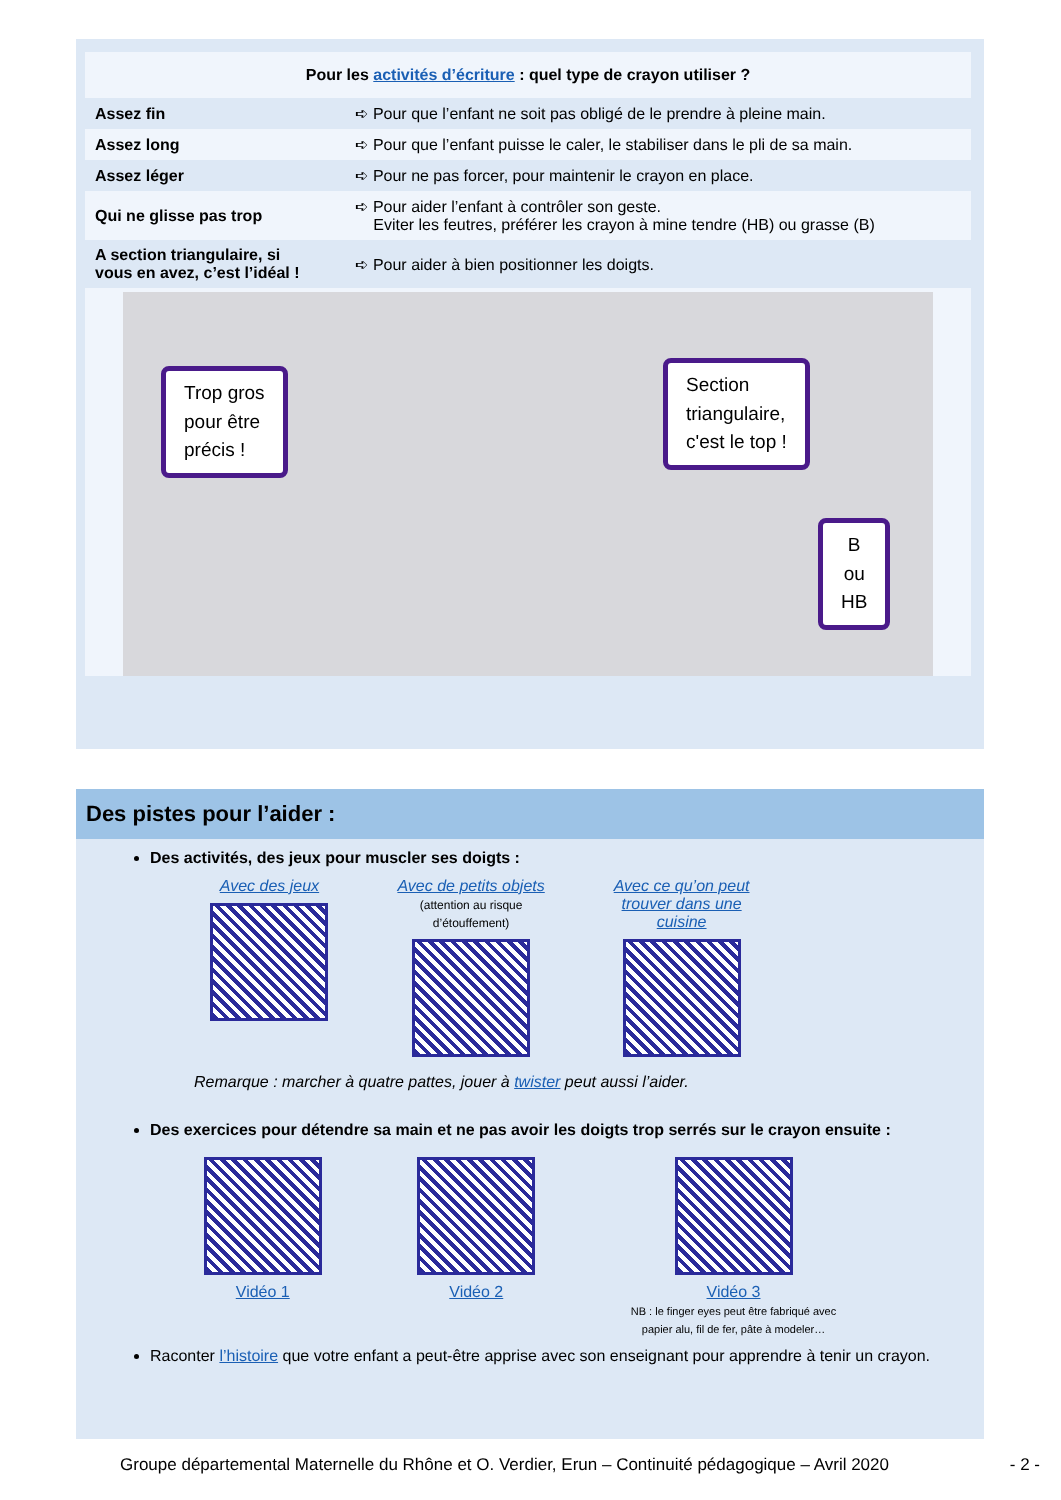| Pour les activités d’écriture : quel type de crayon utiliser ? | |
| --- | --- |
| Assez fin | ➪ Pour que l’enfant ne soit pas obligé de le prendre à pleine main. |
| Assez long | ➪ Pour que l’enfant puisse le caler, le stabiliser dans le pli de sa main. |
| Assez léger | ➪ Pour ne pas forcer, pour maintenir le crayon en place. |
| Qui ne glisse pas trop | ➪ Pour aider l’enfant à contrôler son geste. Eviter les feutres, préférer les crayon à mine tendre (HB) ou grasse (B) |
| A section triangulaire, si vous en avez, c’est l’idéal ! | ➪ Pour aider à bien positionner les doigts. |
Trop gros
pour être
précis !
Section
triangulaire,
c'est le top !
B
ou
HB
Des pistes pour l’aider :
Des activités, des jeux pour muscler ses doigts :
Avec des jeux Avec de petits objets
(attention au risque
d’étouffement)
Avec ce qu’on peut
trouver dans une
cuisine
Remarque : marcher à quatre pattes, jouer à twister peut aussi l’aider.
Des exercices pour détendre sa main et ne pas avoir les doigts trop serrés sur le crayon ensuite :
Vidéo 1 Vidéo 2 Vidéo 3
NB : le finger eyes peut être fabriqué avec
papier alu, fil de fer, pâte à modeler…
Raconter l’histoire que votre enfant a peut-être apprise avec son enseignant pour apprendre à tenir un crayon.
Groupe départemental Maternelle du Rhône et O. Verdier, Erun – Continuité pédagogique – Avril 2020 - 2 -